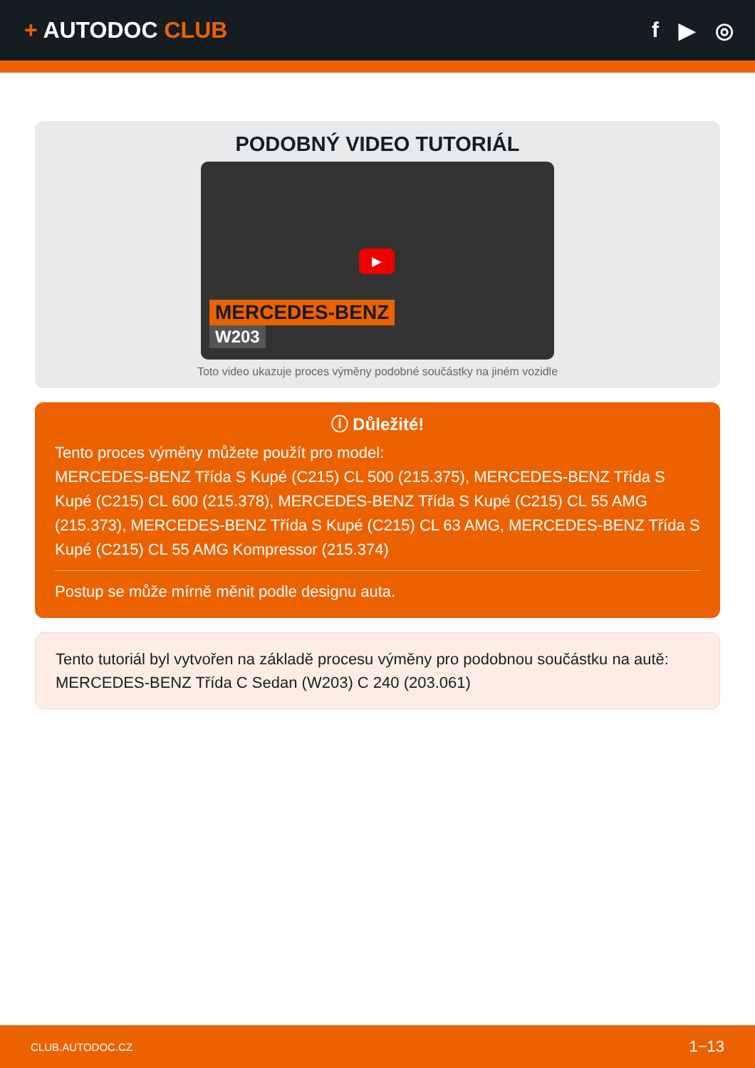+ AUTODOC CLUB f ▶ ◎
PODOBNÝ VIDEO TUTORIÁL
▶
MERCEDES-BENZ
W203
Toto video ukazuje proces výměny podobné součástky na jiném vozidle
ⓘ Důležité!
Tento proces výměny můžete použít pro model:
MERCEDES-BENZ Třída S Kupé (C215) CL 500 (215.375), MERCEDES-BENZ Třída S Kupé (C215) CL 600 (215.378), MERCEDES-BENZ Třída S Kupé (C215) CL 55 AMG (215.373), MERCEDES-BENZ Třída S Kupé (C215) CL 63 AMG, MERCEDES-BENZ Třída S Kupé (C215) CL 55 AMG Kompressor (215.374)
Postup se může mírně měnit podle designu auta.
Tento tutoriál byl vytvořen na základě procesu výměny pro podobnou součástku na autě: MERCEDES-BENZ Třída C Sedan (W203) C 240 (203.061)
CLUB.AUTODOC.CZ 1−13